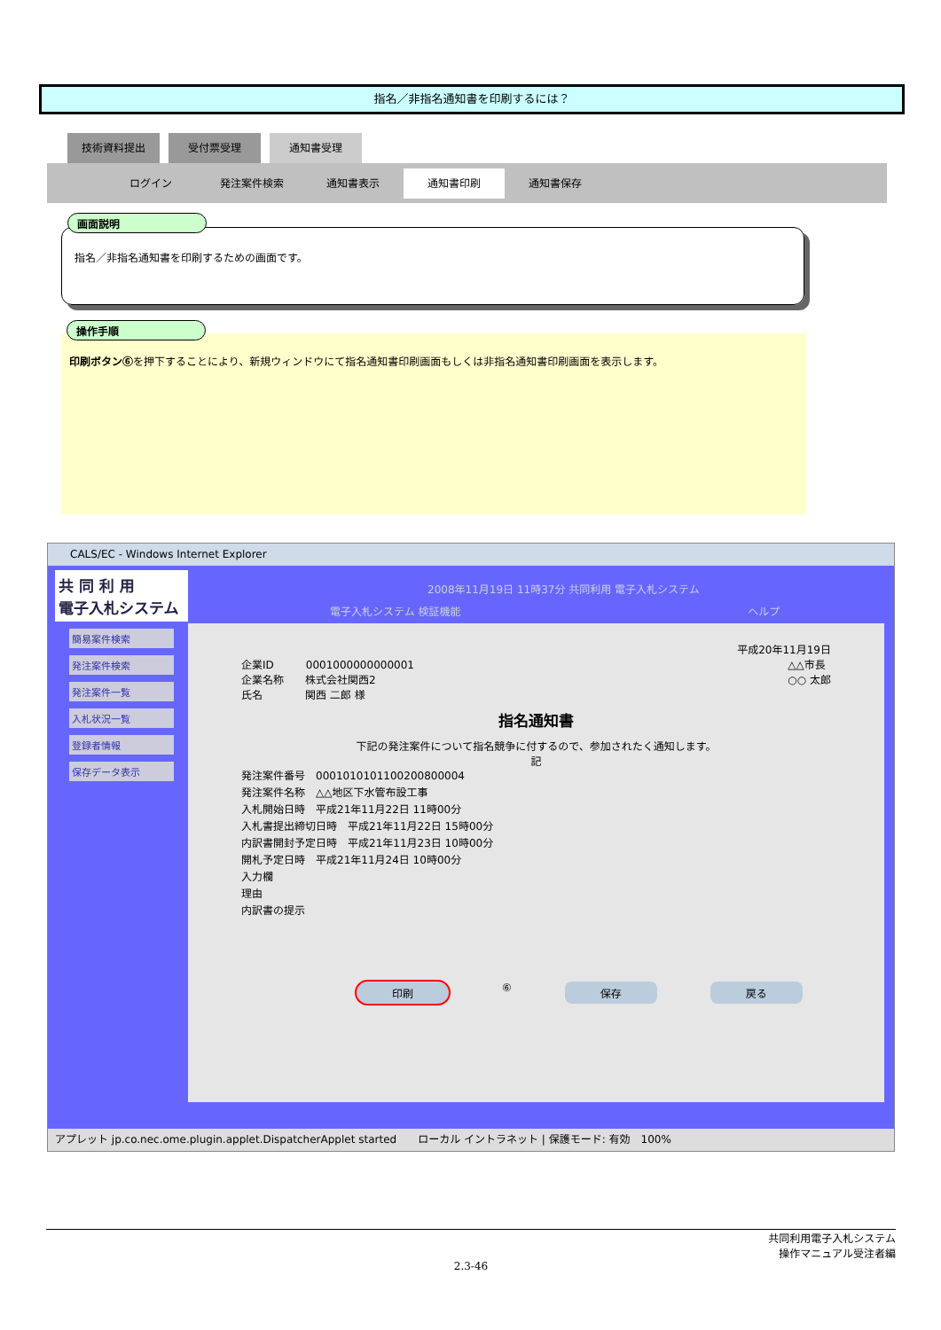指名／非指名通知書を印刷するには？
技術資料提出 受付票受理 通知書受理
ログイン 発注案件検索 通知書表示 通知書印刷 通知書保存
指名／非指名通知書を印刷するための画面です。
画面説明
印刷ボタン⑥を押下することにより、新規ウィンドウにて指名通知書印刷画面もしくは非指名通知書印刷画面を表示します。
操作手順
CALS/EC - Windows Internet Explorer
共 同 利 用
電子入札システム
簡易案件検索
発注案件検索
発注案件一覧
入札状況一覧
登録者情報
保存データ表示
2008年11月19日 11時37分 共同利用 電子入札システム
電子入札システム 検証機能 ヘルプ
平成20年11月19日
企業ID　　　0001000000000001
企業名称　　株式会社関西2
氏名　　　　関西 二郎 様
△△市長
○○ 太郎
指名通知書
下記の発注案件について指名競争に付するので、参加されたく通知します。
記
発注案件番号　0001010101100200800004
発注案件名称　△△地区下水管布設工事
入札開始日時　平成21年11月22日 11時00分
入札書提出締切日時　平成21年11月22日 15時00分
内訳書開封予定日時　平成21年11月23日 10時00分
開札予定日時　平成21年11月24日 10時00分
入力欄
理由
内訳書の提示
印刷 ⑥ 保存 戻る
アプレット jp.co.nec.ome.plugin.applet.DispatcherApplet started　　ローカル イントラネット | 保護モード: 有効　100%
共同利用電子入札システム
操作マニュアル受注者編
2.3-46